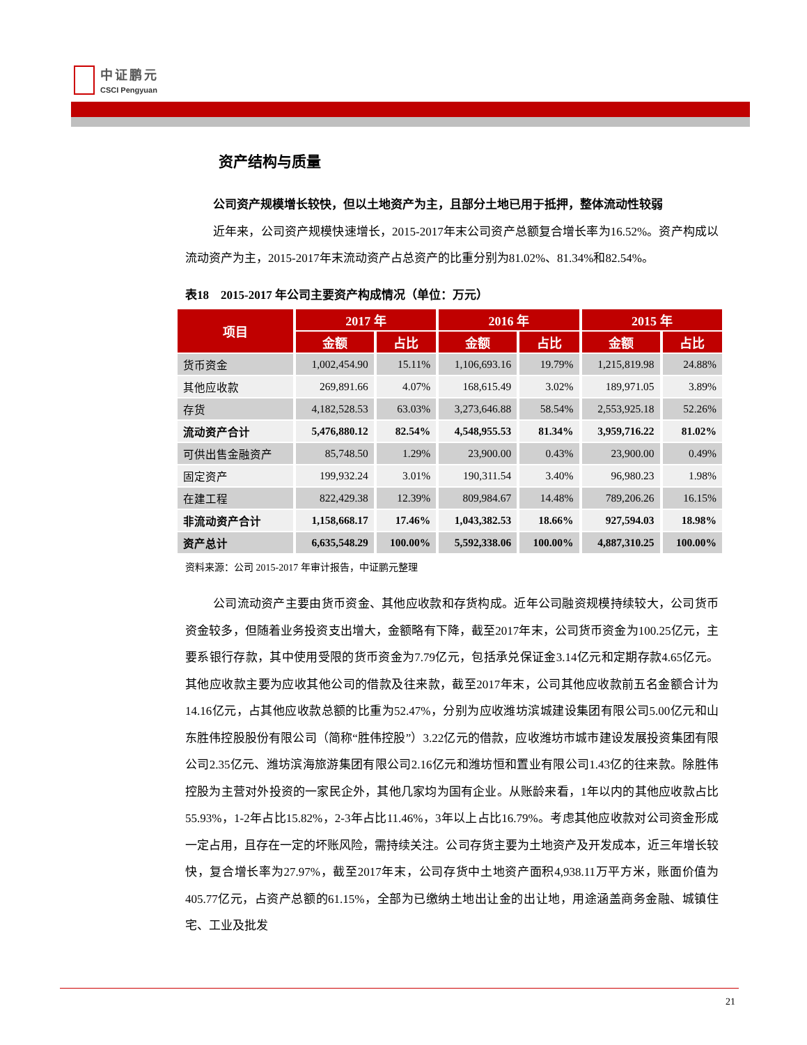中证鹏元
CSCI Pengyuan
资产结构与质量
公司资产规模增长较快，但以土地资产为主，且部分土地已用于抵押，整体流动性较弱
近年来，公司资产规模快速增长，2015-2017年末公司资产总额复合增长率为16.52%。资产构成以流动资产为主，2015-2017年末流动资产占总资产的比重分别为81.02%、81.34%和82.54%。
表18　2015-2017 年公司主要资产构成情况（单位：万元）
| 项目 | 2017 年 | | 2016 年 | | 2015 年 | |
| --- | --- | --- | --- | --- | --- | --- |
| | 金额 | 占比 | 金额 | 占比 | 金额 | 占比 |
| 货币资金 | 1,002,454.90 | 15.11% | 1,106,693.16 | 19.79% | 1,215,819.98 | 24.88% |
| 其他应收款 | 269,891.66 | 4.07% | 168,615.49 | 3.02% | 189,971.05 | 3.89% |
| 存货 | 4,182,528.53 | 63.03% | 3,273,646.88 | 58.54% | 2,553,925.18 | 52.26% |
| 流动资产合计 | 5,476,880.12 | 82.54% | 4,548,955.53 | 81.34% | 3,959,716.22 | 81.02% |
| 可供出售金融资产 | 85,748.50 | 1.29% | 23,900.00 | 0.43% | 23,900.00 | 0.49% |
| 固定资产 | 199,932.24 | 3.01% | 190,311.54 | 3.40% | 96,980.23 | 1.98% |
| 在建工程 | 822,429.38 | 12.39% | 809,984.67 | 14.48% | 789,206.26 | 16.15% |
| 非流动资产合计 | 1,158,668.17 | 17.46% | 1,043,382.53 | 18.66% | 927,594.03 | 18.98% |
| 资产总计 | 6,635,548.29 | 100.00% | 5,592,338.06 | 100.00% | 4,887,310.25 | 100.00% |
资料来源：公司 2015-2017 年审计报告，中证鹏元整理
公司流动资产主要由货币资金、其他应收款和存货构成。近年公司融资规模持续较大，公司货币资金较多，但随着业务投资支出增大，金额略有下降，截至2017年末，公司货币资金为100.25亿元，主要系银行存款，其中使用受限的货币资金为7.79亿元，包括承兑保证金3.14亿元和定期存款4.65亿元。其他应收款主要为应收其他公司的借款及往来款，截至2017年末，公司其他应收款前五名金额合计为14.16亿元，占其他应收款总额的比重为52.47%，分别为应收潍坊滨城建设集团有限公司5.00亿元和山东胜伟控股股份有限公司（简称“胜伟控股”）3.22亿元的借款，应收潍坊市城市建设发展投资集团有限公司2.35亿元、潍坊滨海旅游集团有限公司2.16亿元和潍坊恒和置业有限公司1.43亿的往来款。除胜伟控股为主营对外投资的一家民企外，其他几家均为国有企业。从账龄来看，1年以内的其他应收款占比55.93%，1-2年占比15.82%，2-3年占比11.46%，3年以上占比16.79%。考虑其他应收款对公司资金形成一定占用，且存在一定的坏账风险，需持续关注。公司存货主要为土地资产及开发成本，近三年增长较快，复合增长率为27.97%，截至2017年末，公司存货中土地资产面积4,938.11万平方米，账面价值为405.77亿元，占资产总额的61.15%，全部为已缴纳土地出让金的出让地，用途涵盖商务金融、城镇住宅、工业及批发
21